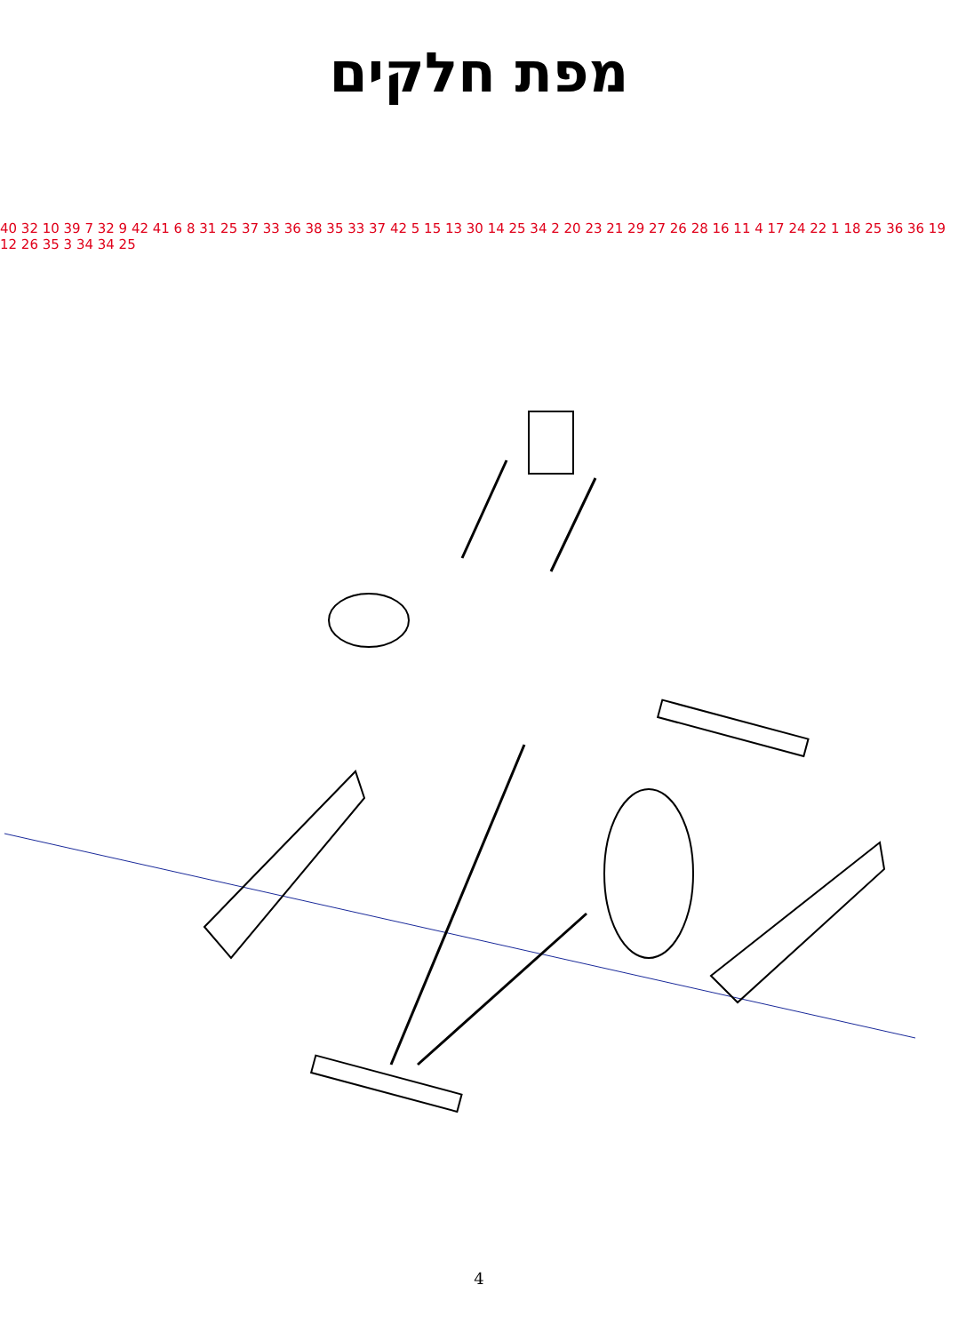מפת חלקים
40 32 10 39 7 32 9 42 41 6 8 31 25 37 33 36 38 35 33 37 42 5 15 13 30 14 25 34 2 20 23 21 29 27 26 28 16 11 4 17 24 22 1 18 25 36 36 19 12 26 35 3 34 34 25
4